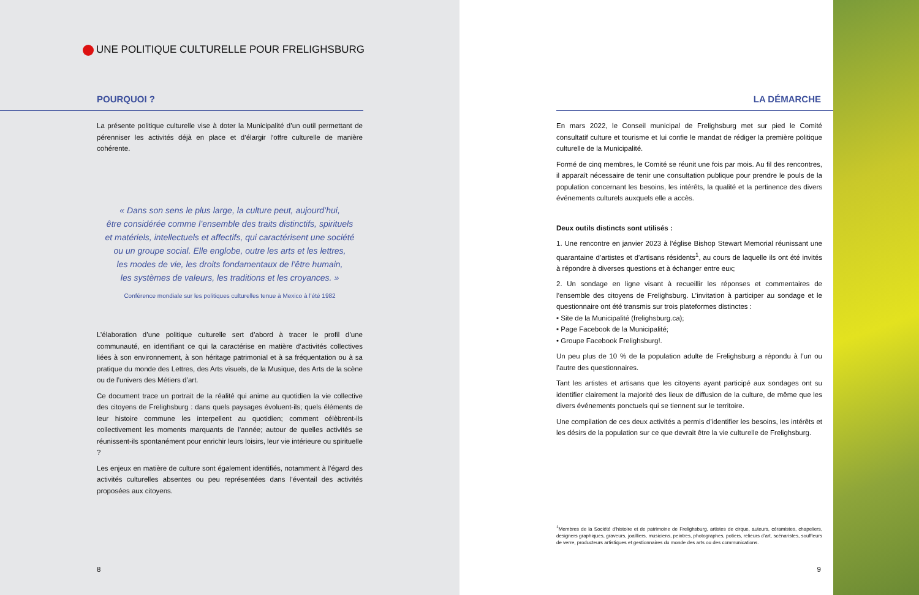UNE POLITIQUE CULTURELLE POUR FRELIGHSBURG
POURQUOI ?
La présente politique culturelle vise à doter la Municipalité d’un outil permettant de pérenniser les activités déjà en place et d’élargir l’offre culturelle de manière cohérente.
« Dans son sens le plus large, la culture peut, aujourd’hui,
être considérée comme l’ensemble des traits distinctifs, spirituels
et matériels, intellectuels et affectifs, qui caractérisent une société
ou un groupe social. Elle englobe, outre les arts et les lettres,
les modes de vie, les droits fondamentaux de l’être humain,
les systèmes de valeurs, les traditions et les croyances. »
Conférence mondiale sur les politiques culturelles tenue à Mexico à l’été 1982
L’élaboration d’une politique culturelle sert d’abord à tracer le profil d’une communauté, en identifiant ce qui la caractérise en matière d’activités collectives liées à son environnement, à son héritage patrimonial et à sa fréquentation ou à sa pratique du monde des Lettres, des Arts visuels, de la Musique, des Arts de la scène ou de l’univers des Métiers d’art.
Ce document trace un portrait de la réalité qui anime au quotidien la vie collective des citoyens de Frelighsburg : dans quels paysages évoluent-ils; quels éléments de leur histoire commune les interpellent au quotidien; comment célèbrent-ils collectivement les moments marquants de l’année; autour de quelles activités se réunissent-ils spontanément pour enrichir leurs loisirs, leur vie intérieure ou spirituelle ?
Les enjeux en matière de culture sont également identifiés, notamment à l’égard des activités culturelles absentes ou peu représentées dans l’éventail des activités proposées aux citoyens.
8
LA DÉMARCHE
En mars 2022, le Conseil municipal de Frelighsburg met sur pied le Comité consultatif culture et tourisme et lui confie le mandat de rédiger la première politique culturelle de la Municipalité.
Formé de cinq membres, le Comité se réunit une fois par mois. Au fil des rencontres, il apparaît nécessaire de tenir une consultation publique pour prendre le pouls de la population concernant les besoins, les intérêts, la qualité et la pertinence des divers événements culturels auxquels elle a accès.
Deux outils distincts sont utilisés :
1. Une rencontre en janvier 2023 à l’église Bishop Stewart Memorial réunissant une quarantaine d’artistes et d’artisans résidents<sup>1</sup>, au cours de laquelle ils ont été invités à répondre à diverses questions et à échanger entre eux;
2. Un sondage en ligne visant à recueillir les réponses et commentaires de l’ensemble des citoyens de Frelighsburg. L’invitation à participer au sondage et le questionnaire ont été transmis sur trois plateformes distinctes :
• Site de la Municipalité (frelighsburg.ca);
• Page Facebook de la Municipalité;
• Groupe Facebook Frelighsburg!.
Un peu plus de 10 % de la population adulte de Frelighsburg a répondu à l’un ou l’autre des questionnaires.
Tant les artistes et artisans que les citoyens ayant participé aux sondages ont su identifier clairement la majorité des lieux de diffusion de la culture, de même que les divers événements ponctuels qui se tiennent sur le territoire.
Une compilation de ces deux activités a permis d’identifier les besoins, les intérêts et les désirs de la population sur ce que devrait être la vie culturelle de Frelighsburg.
<sup>1</sup> Membres de la Société d’histoire et de patrimoine de Frelighsburg, artistes de cirque, auteurs, céramistes, chapeliers, designers graphiques, graveurs, joailliers, musiciens, peintres, photographes, potiers, relieurs d’art, scénaristes, souffleurs de verre, producteurs artistiques et gestionnaires du monde des arts ou des communications.
9